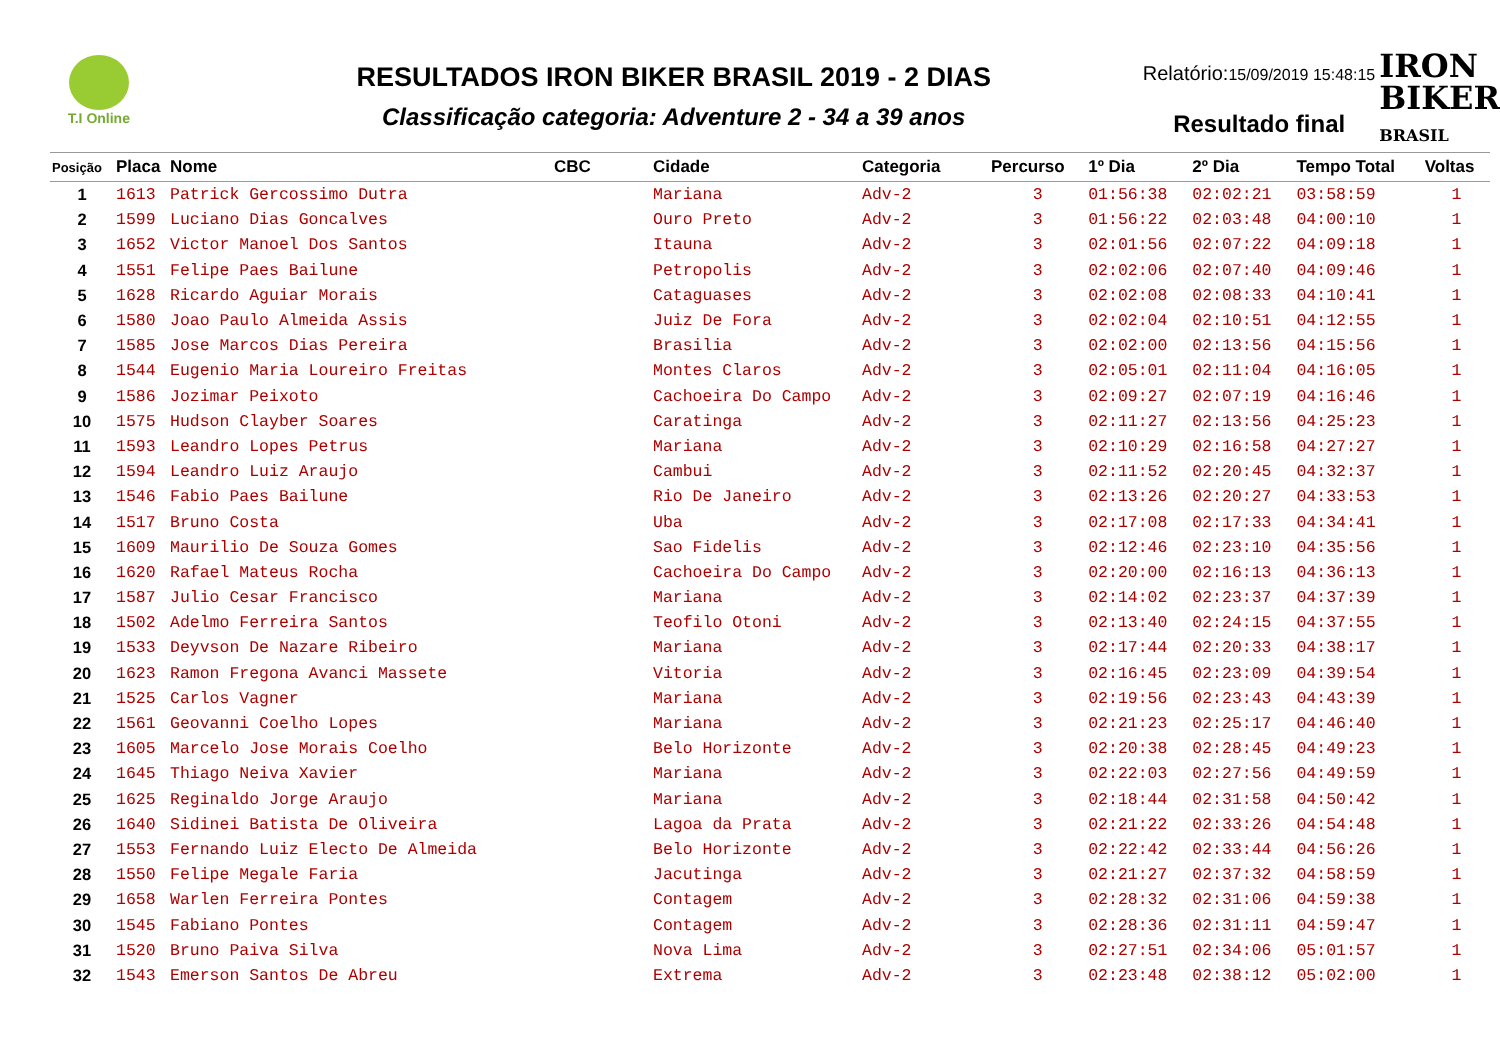T.I Online
RESULTADOS IRON BIKER BRASIL 2019 - 2 DIAS
Classificação categoria: Adventure 2 - 34 a 39 anos
Relatório:15/09/2019 15:48:15
Resultado final
IRON
BIKER
BRASIL
| Posição | Placa | Nome | CBC | Cidade | Categoria | Percurso | 1º Dia | 2º Dia | Tempo Total | Voltas |
| --- | --- | --- | --- | --- | --- | --- | --- | --- | --- | --- |
| 1 | 1613 | Patrick Gercossimo Dutra | | Mariana | Adv-2 | 3 | 01:56:38 | 02:02:21 | 03:58:59 | 1 |
| 2 | 1599 | Luciano Dias Goncalves | | Ouro Preto | Adv-2 | 3 | 01:56:22 | 02:03:48 | 04:00:10 | 1 |
| 3 | 1652 | Victor Manoel Dos Santos | | Itauna | Adv-2 | 3 | 02:01:56 | 02:07:22 | 04:09:18 | 1 |
| 4 | 1551 | Felipe Paes Bailune | | Petropolis | Adv-2 | 3 | 02:02:06 | 02:07:40 | 04:09:46 | 1 |
| 5 | 1628 | Ricardo Aguiar Morais | | Cataguases | Adv-2 | 3 | 02:02:08 | 02:08:33 | 04:10:41 | 1 |
| 6 | 1580 | Joao Paulo Almeida Assis | | Juiz De Fora | Adv-2 | 3 | 02:02:04 | 02:10:51 | 04:12:55 | 1 |
| 7 | 1585 | Jose Marcos Dias Pereira | | Brasilia | Adv-2 | 3 | 02:02:00 | 02:13:56 | 04:15:56 | 1 |
| 8 | 1544 | Eugenio Maria Loureiro Freitas | | Montes Claros | Adv-2 | 3 | 02:05:01 | 02:11:04 | 04:16:05 | 1 |
| 9 | 1586 | Jozimar Peixoto | | Cachoeira Do Campo | Adv-2 | 3 | 02:09:27 | 02:07:19 | 04:16:46 | 1 |
| 10 | 1575 | Hudson Clayber Soares | | Caratinga | Adv-2 | 3 | 02:11:27 | 02:13:56 | 04:25:23 | 1 |
| 11 | 1593 | Leandro Lopes Petrus | | Mariana | Adv-2 | 3 | 02:10:29 | 02:16:58 | 04:27:27 | 1 |
| 12 | 1594 | Leandro Luiz Araujo | | Cambui | Adv-2 | 3 | 02:11:52 | 02:20:45 | 04:32:37 | 1 |
| 13 | 1546 | Fabio Paes Bailune | | Rio De Janeiro | Adv-2 | 3 | 02:13:26 | 02:20:27 | 04:33:53 | 1 |
| 14 | 1517 | Bruno Costa | | Uba | Adv-2 | 3 | 02:17:08 | 02:17:33 | 04:34:41 | 1 |
| 15 | 1609 | Maurilio De Souza Gomes | | Sao Fidelis | Adv-2 | 3 | 02:12:46 | 02:23:10 | 04:35:56 | 1 |
| 16 | 1620 | Rafael Mateus Rocha | | Cachoeira Do Campo | Adv-2 | 3 | 02:20:00 | 02:16:13 | 04:36:13 | 1 |
| 17 | 1587 | Julio Cesar Francisco | | Mariana | Adv-2 | 3 | 02:14:02 | 02:23:37 | 04:37:39 | 1 |
| 18 | 1502 | Adelmo Ferreira Santos | | Teofilo Otoni | Adv-2 | 3 | 02:13:40 | 02:24:15 | 04:37:55 | 1 |
| 19 | 1533 | Deyvson De Nazare Ribeiro | | Mariana | Adv-2 | 3 | 02:17:44 | 02:20:33 | 04:38:17 | 1 |
| 20 | 1623 | Ramon Fregona Avanci Massete | | Vitoria | Adv-2 | 3 | 02:16:45 | 02:23:09 | 04:39:54 | 1 |
| 21 | 1525 | Carlos Vagner | | Mariana | Adv-2 | 3 | 02:19:56 | 02:23:43 | 04:43:39 | 1 |
| 22 | 1561 | Geovanni Coelho Lopes | | Mariana | Adv-2 | 3 | 02:21:23 | 02:25:17 | 04:46:40 | 1 |
| 23 | 1605 | Marcelo Jose Morais Coelho | | Belo Horizonte | Adv-2 | 3 | 02:20:38 | 02:28:45 | 04:49:23 | 1 |
| 24 | 1645 | Thiago Neiva Xavier | | Mariana | Adv-2 | 3 | 02:22:03 | 02:27:56 | 04:49:59 | 1 |
| 25 | 1625 | Reginaldo Jorge Araujo | | Mariana | Adv-2 | 3 | 02:18:44 | 02:31:58 | 04:50:42 | 1 |
| 26 | 1640 | Sidinei Batista De Oliveira | | Lagoa da Prata | Adv-2 | 3 | 02:21:22 | 02:33:26 | 04:54:48 | 1 |
| 27 | 1553 | Fernando Luiz Electo De Almeida | | Belo Horizonte | Adv-2 | 3 | 02:22:42 | 02:33:44 | 04:56:26 | 1 |
| 28 | 1550 | Felipe Megale Faria | | Jacutinga | Adv-2 | 3 | 02:21:27 | 02:37:32 | 04:58:59 | 1 |
| 29 | 1658 | Warlen Ferreira Pontes | | Contagem | Adv-2 | 3 | 02:28:32 | 02:31:06 | 04:59:38 | 1 |
| 30 | 1545 | Fabiano Pontes | | Contagem | Adv-2 | 3 | 02:28:36 | 02:31:11 | 04:59:47 | 1 |
| 31 | 1520 | Bruno Paiva Silva | | Nova Lima | Adv-2 | 3 | 02:27:51 | 02:34:06 | 05:01:57 | 1 |
| 32 | 1543 | Emerson Santos De Abreu | | Extrema | Adv-2 | 3 | 02:23:48 | 02:38:12 | 05:02:00 | 1 |